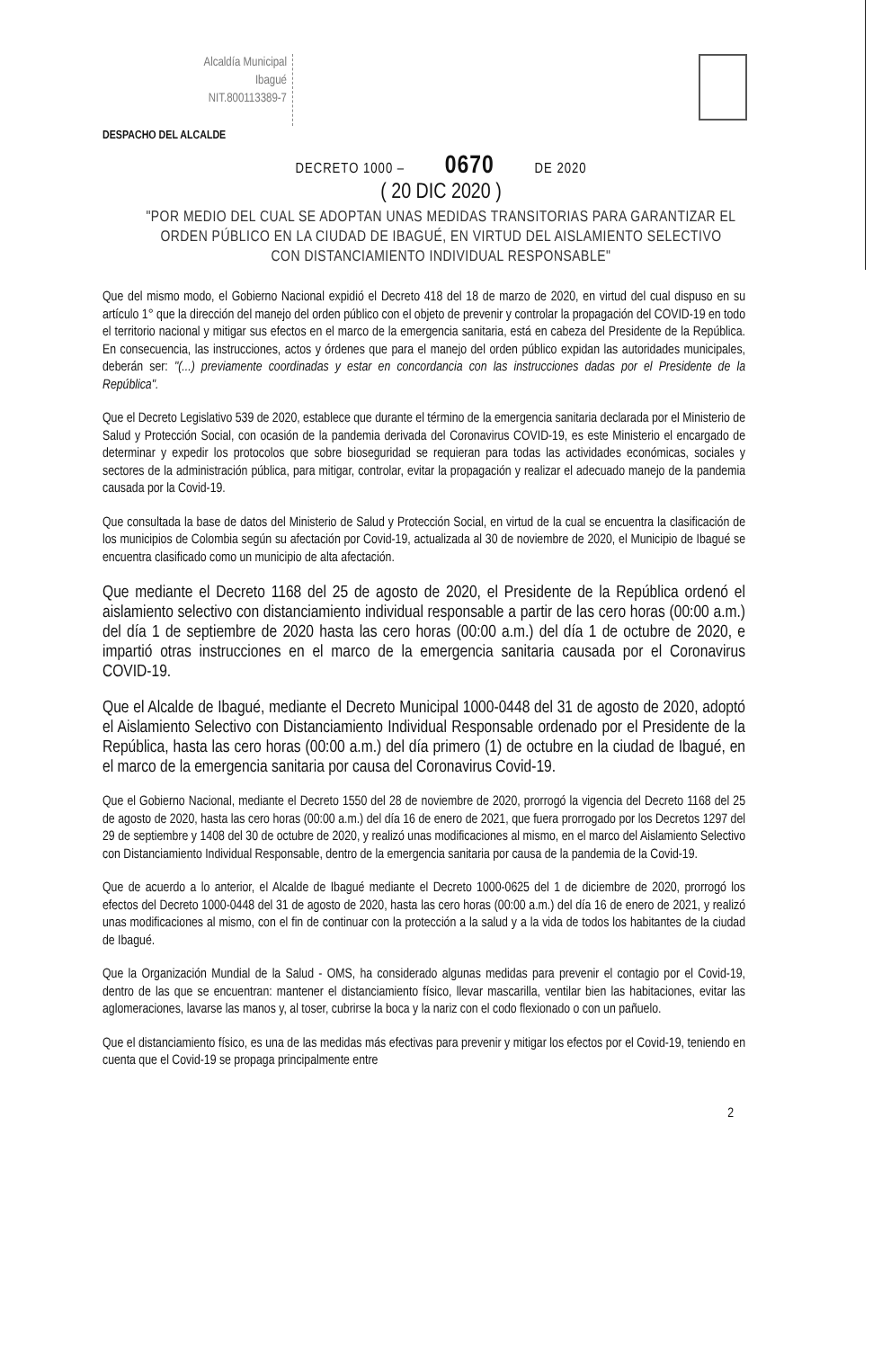Alcaldía Municipal
Ibagué
NIT.800113389-7
DESPACHO DEL ALCALDE
DECRETO 1000 – 0670 DE 2020
( 20 DIC 2020 )
"POR MEDIO DEL CUAL SE ADOPTAN UNAS MEDIDAS TRANSITORIAS PARA GARANTIZAR EL ORDEN PÚBLICO EN LA CIUDAD DE IBAGUÉ, EN VIRTUD DEL AISLAMIENTO SELECTIVO CON DISTANCIAMIENTO INDIVIDUAL RESPONSABLE"
Que del mismo modo, el Gobierno Nacional expidió el Decreto 418 del 18 de marzo de 2020, en virtud del cual dispuso en su artículo 1° que la dirección del manejo del orden público con el objeto de prevenir y controlar la propagación del COVID-19 en todo el territorio nacional y mitigar sus efectos en el marco de la emergencia sanitaria, está en cabeza del Presidente de la República. En consecuencia, las instrucciones, actos y órdenes que para el manejo del orden público expidan las autoridades municipales, deberán ser: "(...) previamente coordinadas y estar en concordancia con las instrucciones dadas por el Presidente de la República".
Que el Decreto Legislativo 539 de 2020, establece que durante el término de la emergencia sanitaria declarada por el Ministerio de Salud y Protección Social, con ocasión de la pandemia derivada del Coronavirus COVID-19, es este Ministerio el encargado de determinar y expedir los protocolos que sobre bioseguridad se requieran para todas las actividades económicas, sociales y sectores de la administración pública, para mitigar, controlar, evitar la propagación y realizar el adecuado manejo de la pandemia causada por la Covid-19.
Que consultada la base de datos del Ministerio de Salud y Protección Social, en virtud de la cual se encuentra la clasificación de los municipios de Colombia según su afectación por Covid-19, actualizada al 30 de noviembre de 2020, el Municipio de Ibagué se encuentra clasificado como un municipio de alta afectación.
Que mediante el Decreto 1168 del 25 de agosto de 2020, el Presidente de la República ordenó el aislamiento selectivo con distanciamiento individual responsable a partir de las cero horas (00:00 a.m.) del día 1 de septiembre de 2020 hasta las cero horas (00:00 a.m.) del día 1 de octubre de 2020, e impartió otras instrucciones en el marco de la emergencia sanitaria causada por el Coronavirus COVID-19.
Que el Alcalde de Ibagué, mediante el Decreto Municipal 1000-0448 del 31 de agosto de 2020, adoptó el Aislamiento Selectivo con Distanciamiento Individual Responsable ordenado por el Presidente de la República, hasta las cero horas (00:00 a.m.) del día primero (1) de octubre en la ciudad de Ibagué, en el marco de la emergencia sanitaria por causa del Coronavirus Covid-19.
Que el Gobierno Nacional, mediante el Decreto 1550 del 28 de noviembre de 2020, prorrogó la vigencia del Decreto 1168 del 25 de agosto de 2020, hasta las cero horas (00:00 a.m.) del día 16 de enero de 2021, que fuera prorrogado por los Decretos 1297 del 29 de septiembre y 1408 del 30 de octubre de 2020, y realizó unas modificaciones al mismo, en el marco del Aislamiento Selectivo con Distanciamiento Individual Responsable, dentro de la emergencia sanitaria por causa de la pandemia de la Covid-19.
Que de acuerdo a lo anterior, el Alcalde de Ibagué mediante el Decreto 1000-0625 del 1 de diciembre de 2020, prorrogó los efectos del Decreto 1000-0448 del 31 de agosto de 2020, hasta las cero horas (00:00 a.m.) del día 16 de enero de 2021, y realizó unas modificaciones al mismo, con el fin de continuar con la protección a la salud y a la vida de todos los habitantes de la ciudad de Ibagué.
Que la Organización Mundial de la Salud - OMS, ha considerado algunas medidas para prevenir el contagio por el Covid-19, dentro de las que se encuentran: mantener el distanciamiento físico, llevar mascarilla, ventilar bien las habitaciones, evitar las aglomeraciones, lavarse las manos y, al toser, cubrirse la boca y la nariz con el codo flexionado o con un pañuelo.
Que el distanciamiento físico, es una de las medidas más efectivas para prevenir y mitigar los efectos por el Covid-19, teniendo en cuenta que el Covid-19 se propaga principalmente entre
2